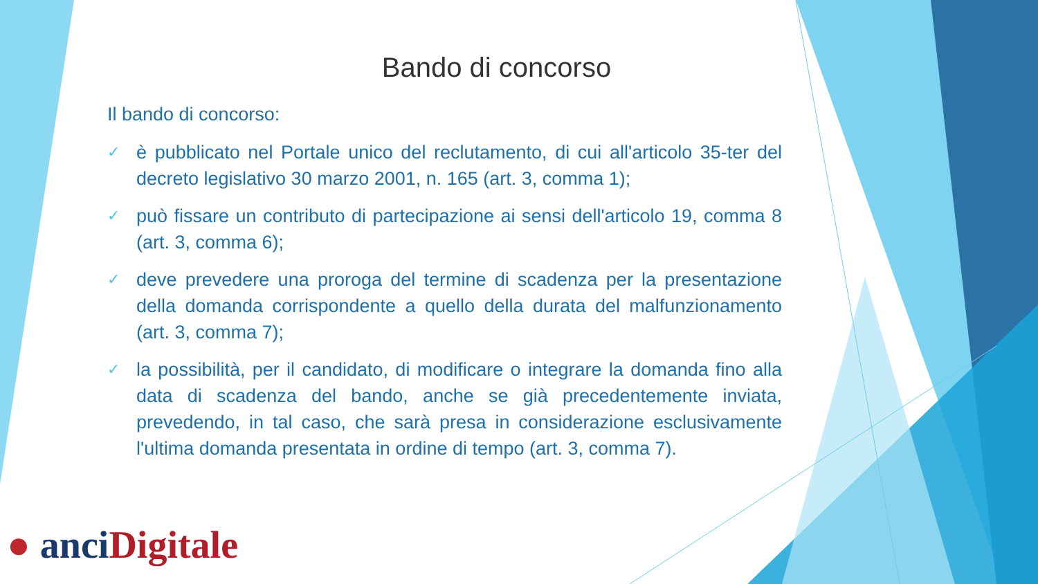Bando di concorso
Il bando di concorso:
✓ è pubblicato nel Portale unico del reclutamento, di cui all'articolo 35-ter del decreto legislativo 30 marzo 2001, n. 165 (art. 3, comma 1);
✓ può fissare un contributo di partecipazione ai sensi dell'articolo 19, comma 8 (art. 3, comma 6);
✓ deve prevedere una proroga del termine di scadenza per la presentazione della domanda corrispondente a quello della durata del malfunzionamento (art. 3, comma 7);
✓ la possibilità, per il candidato, di modificare o integrare la domanda fino alla data di scadenza del bando, anche se già precedentemente inviata, prevedendo, in tal caso, che sarà presa in considerazione esclusivamente l'ultima domanda presentata in ordine di tempo (art. 3, comma 7).
● anci Digitale